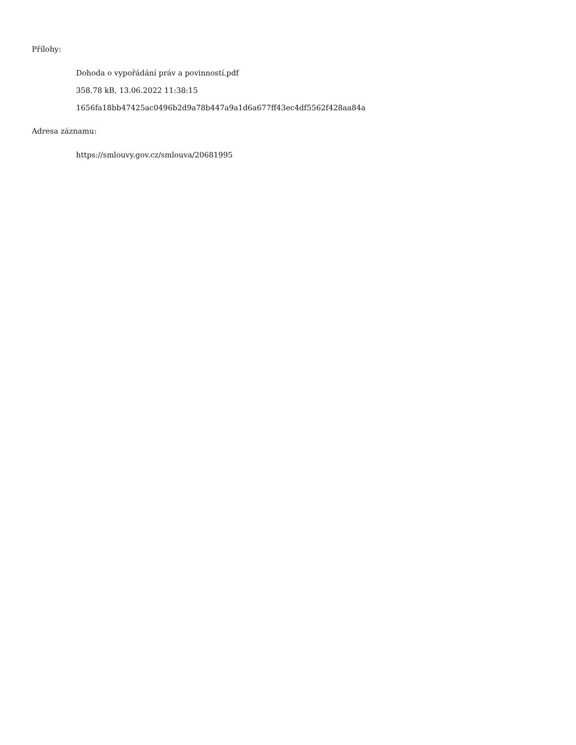Přílohy:
Dohoda o vypořádání práv a povinností.pdf
358.78 kB, 13.06.2022 11:38:15
1656fa18bb47425ac0496b2d9a78b447a9a1d6a677ff43ec4df5562f428aa84a
Adresa záznamu:
https://smlouvy.gov.cz/smlouva/20681995